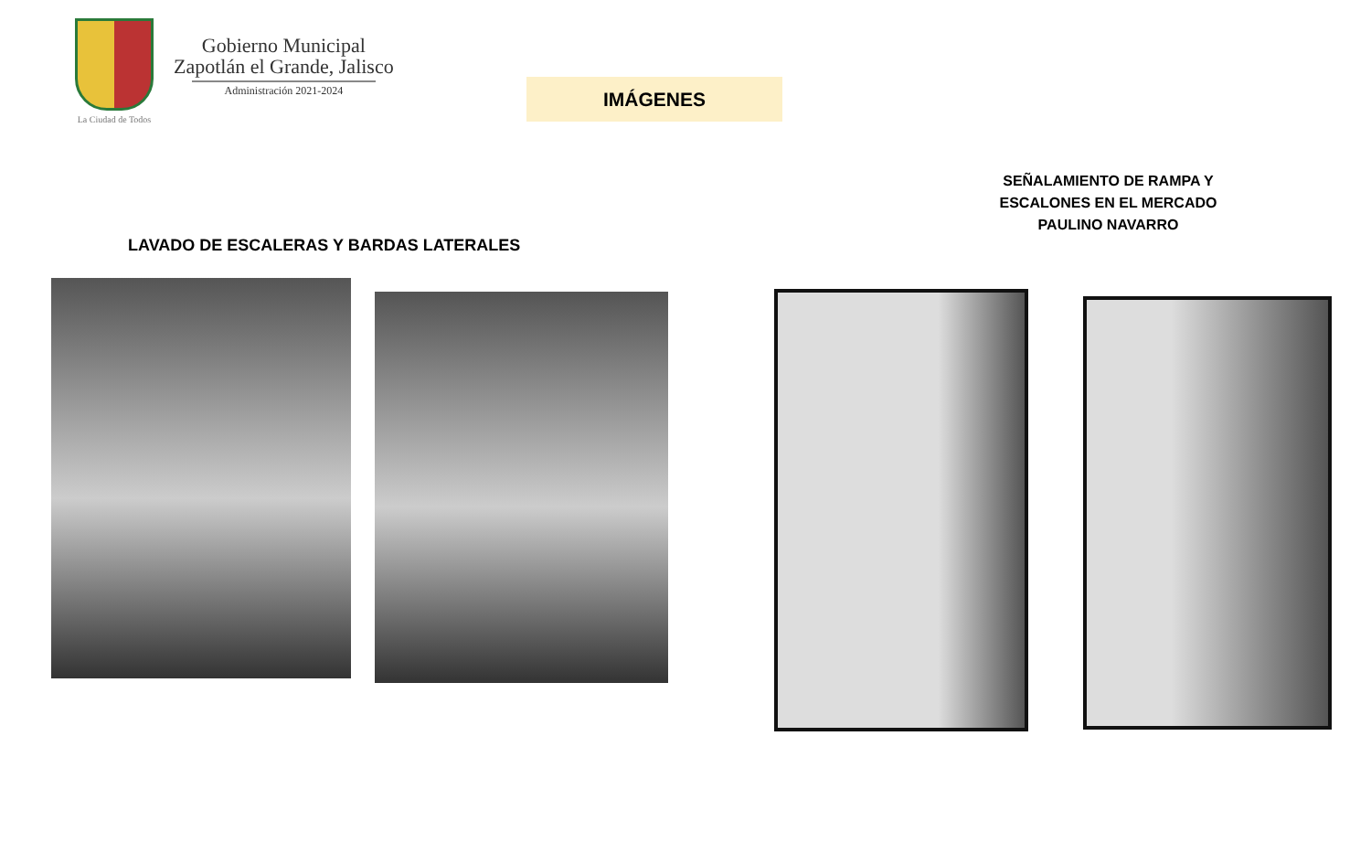La Ciudad de Todos
Gobierno Municipal
Zapotlán el Grande, Jalisco
Administración 2021-2024
IMÁGENES
SEÑALAMIENTO DE RAMPA Y ESCALONES EN EL MERCADO PAULINO NAVARRO
LAVADO DE ESCALERAS Y BARDAS LATERALES